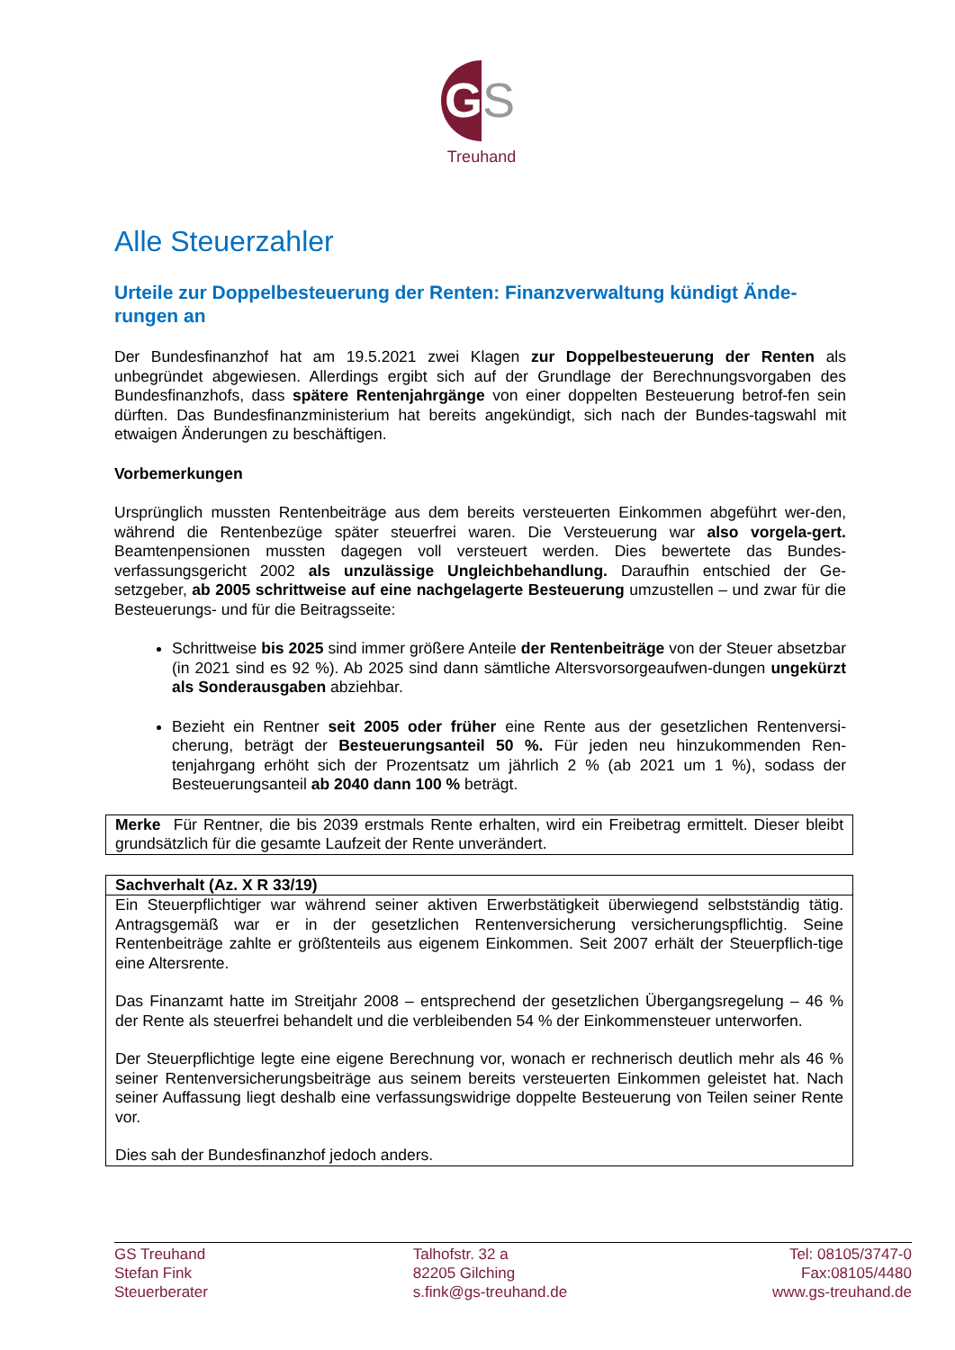G
S
Treuhand
Alle Steuerzahler
Urteile zur Doppelbesteuerung der Renten: Finanzverwaltung kündigt Ände-rungen an
Der Bundesfinanzhof hat am 19.5.2021 zwei Klagen zur Doppelbesteuerung der Renten als unbegründet abgewiesen. Allerdings ergibt sich auf der Grundlage der Berechnungsvorgaben des Bundesfinanzhofs, dass spätere Rentenjahrgänge von einer doppelten Besteuerung betrof-fen sein dürften. Das Bundesfinanzministerium hat bereits angekündigt, sich nach der Bundes-tagswahl mit etwaigen Änderungen zu beschäftigen.
Vorbemerkungen
Ursprünglich mussten Rentenbeiträge aus dem bereits versteuerten Einkommen abgeführt wer-den, während die Rentenbezüge später steuerfrei waren. Die Versteuerung war also vorgela-gert. Beamtenpensionen mussten dagegen voll versteuert werden. Dies bewertete das Bundes-verfassungsgericht 2002 als unzulässige Ungleichbehandlung. Daraufhin entschied der Ge-setzgeber, ab 2005 schrittweise auf eine nachgelagerte Besteuerung umzustellen – und zwar für die Besteuerungs- und für die Beitragsseite:
Schrittweise bis 2025 sind immer größere Anteile der Rentenbeiträge von der Steuer absetzbar (in 2021 sind es 92 %). Ab 2025 sind dann sämtliche Altersvorsorgeaufwen-dungen ungekürzt als Sonderausgaben abziehbar.
Bezieht ein Rentner seit 2005 oder früher eine Rente aus der gesetzlichen Rentenversi-cherung, beträgt der Besteuerungsanteil 50 %. Für jeden neu hinzukommenden Ren-tenjahrgang erhöht sich der Prozentsatz um jährlich 2 % (ab 2021 um 1 %), sodass der Besteuerungsanteil ab 2040 dann 100 % beträgt.
Merke Für Rentner, die bis 2039 erstmals Rente erhalten, wird ein Freibetrag ermittelt. Dieser bleibt grundsätzlich für die gesamte Laufzeit der Rente unverändert.
Sachverhalt (Az. X R 33/19)
Ein Steuerpflichtiger war während seiner aktiven Erwerbstätigkeit überwiegend selbstständig tätig. Antragsgemäß war er in der gesetzlichen Rentenversicherung versicherungspflichtig. Seine Rentenbeiträge zahlte er größtenteils aus eigenem Einkommen. Seit 2007 erhält der Steuerpflich-tige eine Altersrente.
Das Finanzamt hatte im Streitjahr 2008 – entsprechend der gesetzlichen Übergangsregelung – 46 % der Rente als steuerfrei behandelt und die verbleibenden 54 % der Einkommensteuer unterworfen.
Der Steuerpflichtige legte eine eigene Berechnung vor, wonach er rechnerisch deutlich mehr als 46 % seiner Rentenversicherungsbeiträge aus seinem bereits versteuerten Einkommen geleistet hat. Nach seiner Auffassung liegt deshalb eine verfassungswidrige doppelte Besteuerung von Teilen seiner Rente vor.
Dies sah der Bundesfinanzhof jedoch anders.
GS Treuhand
Stefan Fink
Steuerberater
Talhofstr. 32 a
82205 Gilching
s.fink@gs-treuhand.de
Tel: 08105/3747-0
Fax:08105/4480
www.gs-treuhand.de